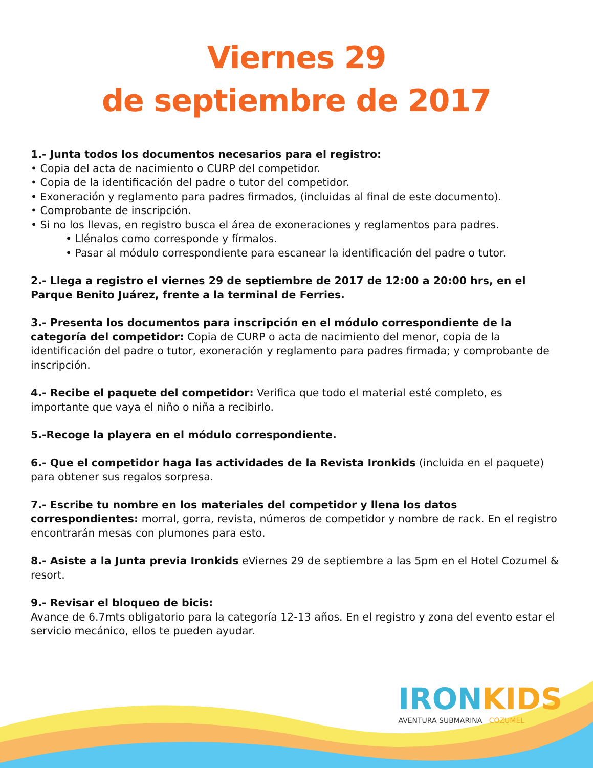Viernes 29
de septiembre de 2017
1.- Junta todos los documentos necesarios para el registro:
• Copia del acta de nacimiento o CURP del competidor.
• Copia de la identificación del padre o tutor del competidor.
• Exoneración y reglamento para padres firmados, (incluidas al final de este documento).
• Comprobante de inscripción.
• Si no los llevas, en registro busca el área de exoneraciones y reglamentos para padres.
• Llénalos como corresponde y fírmalos.
• Pasar al módulo correspondiente para escanear la identificación del padre o tutor.
2.- Llega a registro el viernes 29 de septiembre de 2017 de 12:00 a 20:00 hrs, en el Parque Benito Juárez, frente a la terminal de Ferries.
3.- Presenta los documentos para inscripción en el módulo correspondiente de la categoría del competidor: Copia de CURP o acta de nacimiento del menor, copia de la identificación del padre o tutor, exoneración y reglamento para padres firmada; y comprobante de inscripción.
4.- Recibe el paquete del competidor: Verifica que todo el material esté completo, es importante que vaya el niño o niña a recibirlo.
5.-Recoge la playera en el módulo correspondiente.
6.- Que el competidor haga las actividades de la Revista Ironkids (incluida en el paquete) para obtener sus regalos sorpresa.
7.- Escribe tu nombre en los materiales del competidor y llena los datos correspondientes: morral, gorra, revista, números de competidor y nombre de rack. En el registro encontrarán mesas con plumones para esto.
8.- Asiste a la Junta previa Ironkids eViernes 29 de septiembre a las 5pm en el Hotel Cozumel & resort.
9.- Revisar el bloqueo de bicis:
Avance de 6.7mts obligatorio para la categoría 12-13 años. En el registro y zona del evento estar el servicio mecánico, ellos te pueden ayudar.
IRONKIDS
AVENTURA SUBMARINA COZUMEL